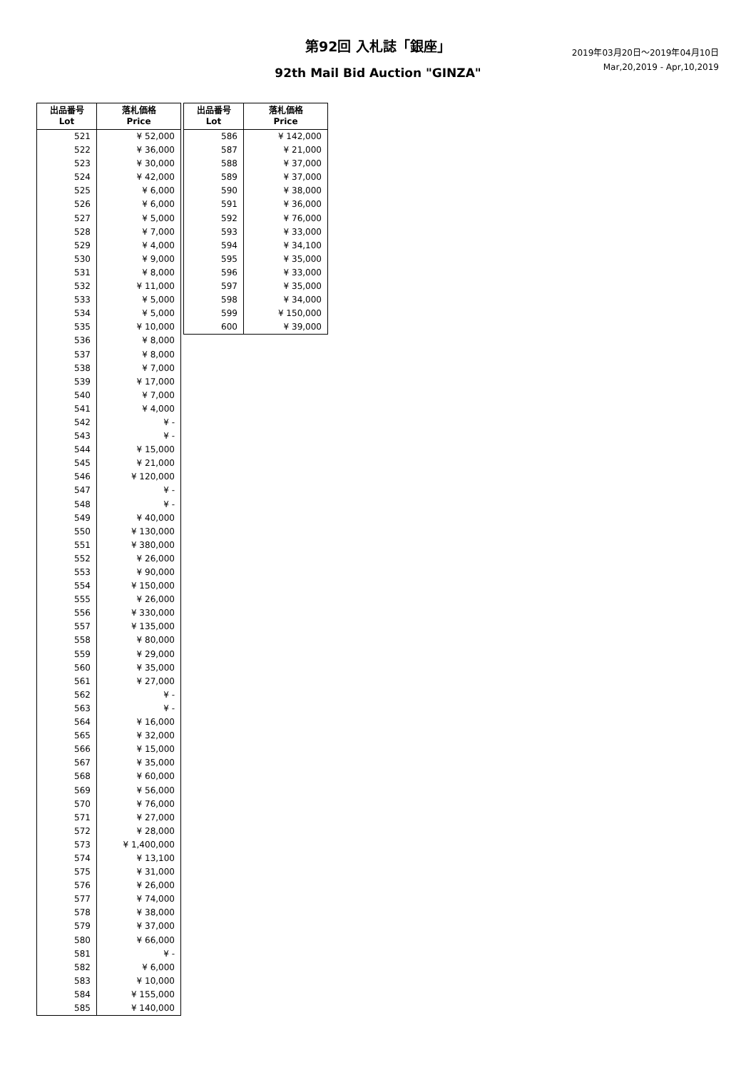第92回 入札誌「銀座」
2019年03月20日～2019年04月10日
Mar,20,2019 - Apr,10,2019
92th Mail Bid Auction "GINZA"
| 出品番号 Lot | 落札価格 Price |
| --- | --- |
| 521 | ¥ 52,000 |
| 522 | ¥ 36,000 |
| 523 | ¥ 30,000 |
| 524 | ¥ 42,000 |
| 525 | ¥ 6,000 |
| 526 | ¥ 6,000 |
| 527 | ¥ 5,000 |
| 528 | ¥ 7,000 |
| 529 | ¥ 4,000 |
| 530 | ¥ 9,000 |
| 531 | ¥ 8,000 |
| 532 | ¥ 11,000 |
| 533 | ¥ 5,000 |
| 534 | ¥ 5,000 |
| 535 | ¥ 10,000 |
| 536 | ¥ 8,000 |
| 537 | ¥ 8,000 |
| 538 | ¥ 7,000 |
| 539 | ¥ 17,000 |
| 540 | ¥ 7,000 |
| 541 | ¥ 4,000 |
| 542 | ¥ - |
| 543 | ¥ - |
| 544 | ¥ 15,000 |
| 545 | ¥ 21,000 |
| 546 | ¥ 120,000 |
| 547 | ¥ - |
| 548 | ¥ - |
| 549 | ¥ 40,000 |
| 550 | ¥ 130,000 |
| 551 | ¥ 380,000 |
| 552 | ¥ 26,000 |
| 553 | ¥ 90,000 |
| 554 | ¥ 150,000 |
| 555 | ¥ 26,000 |
| 556 | ¥ 330,000 |
| 557 | ¥ 135,000 |
| 558 | ¥ 80,000 |
| 559 | ¥ 29,000 |
| 560 | ¥ 35,000 |
| 561 | ¥ 27,000 |
| 562 | ¥ - |
| 563 | ¥ - |
| 564 | ¥ 16,000 |
| 565 | ¥ 32,000 |
| 566 | ¥ 15,000 |
| 567 | ¥ 35,000 |
| 568 | ¥ 60,000 |
| 569 | ¥ 56,000 |
| 570 | ¥ 76,000 |
| 571 | ¥ 27,000 |
| 572 | ¥ 28,000 |
| 573 | ¥ 1,400,000 |
| 574 | ¥ 13,100 |
| 575 | ¥ 31,000 |
| 576 | ¥ 26,000 |
| 577 | ¥ 74,000 |
| 578 | ¥ 38,000 |
| 579 | ¥ 37,000 |
| 580 | ¥ 66,000 |
| 581 | ¥ - |
| 582 | ¥ 6,000 |
| 583 | ¥ 10,000 |
| 584 | ¥ 155,000 |
| 585 | ¥ 140,000 |
| 出品番号 Lot | 落札価格 Price |
| --- | --- |
| 586 | ¥ 142,000 |
| 587 | ¥ 21,000 |
| 588 | ¥ 37,000 |
| 589 | ¥ 37,000 |
| 590 | ¥ 38,000 |
| 591 | ¥ 36,000 |
| 592 | ¥ 76,000 |
| 593 | ¥ 33,000 |
| 594 | ¥ 34,100 |
| 595 | ¥ 35,000 |
| 596 | ¥ 33,000 |
| 597 | ¥ 35,000 |
| 598 | ¥ 34,000 |
| 599 | ¥ 150,000 |
| 600 | ¥ 39,000 |